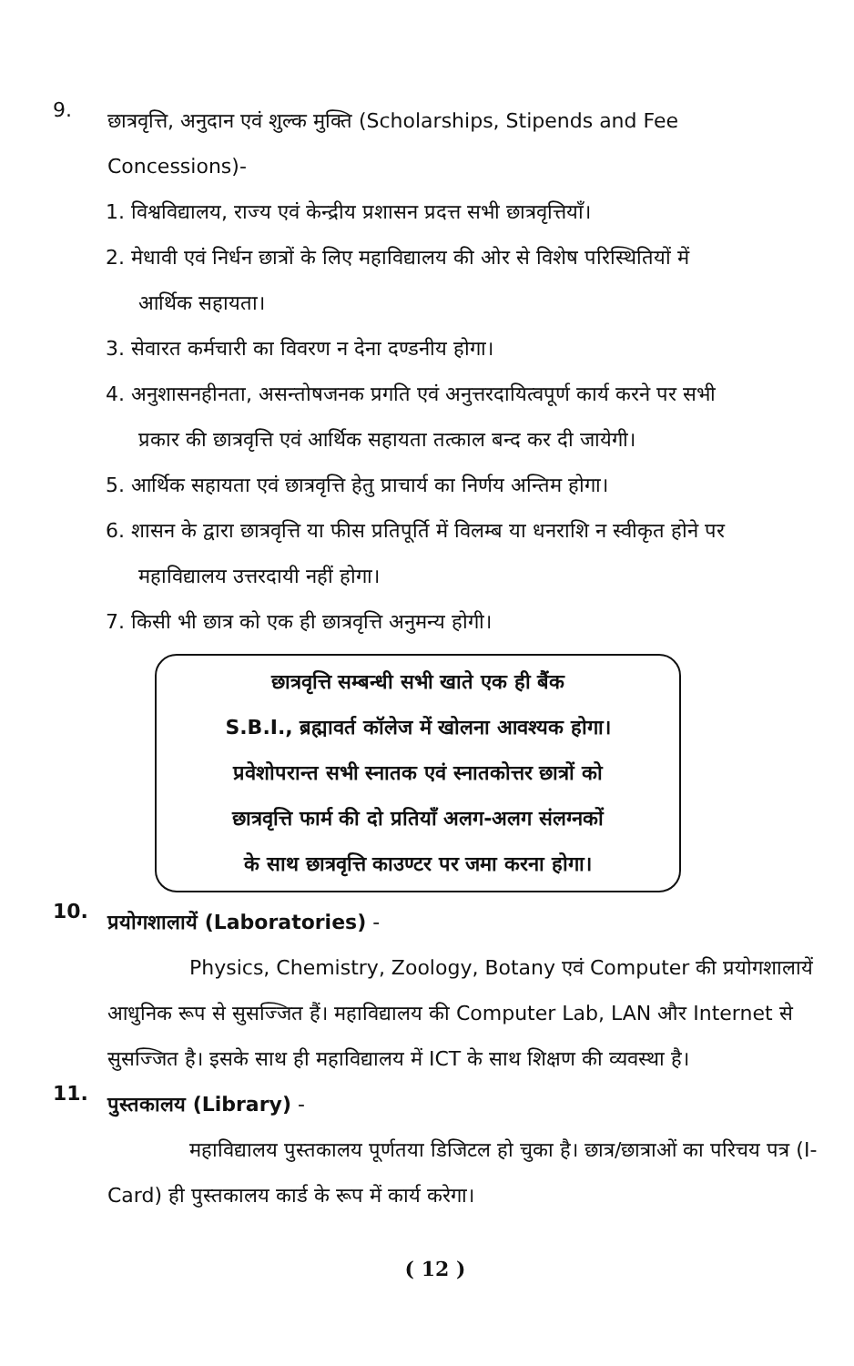9.
छात्रवृत्ति, अनुदान एवं शुल्क मुक्ति (Scholarships, Stipends and Fee Concessions)-
1. विश्वविद्यालय, राज्य एवं केन्द्रीय प्रशासन प्रदत्त सभी छात्रवृत्तियाँ।
2. मेधावी एवं निर्धन छात्रों के लिए महाविद्यालय की ओर से विशेष परिस्थितियों में
आर्थिक सहायता।
3. सेवारत कर्मचारी का विवरण न देना दण्डनीय होगा।
4. अनुशासनहीनता, असन्तोषजनक प्रगति एवं अनुत्तरदायित्वपूर्ण कार्य करने पर सभी
प्रकार की छात्रवृत्ति एवं आर्थिक सहायता तत्काल बन्द कर दी जायेगी।
5. आर्थिक सहायता एवं छात्रवृत्ति हेतु प्राचार्य का निर्णय अन्तिम होगा।
6. शासन के द्वारा छात्रवृत्ति या फीस प्रतिपूर्ति में विलम्ब या धनराशि न स्वीकृत होने पर
महाविद्यालय उत्तरदायी नहीं होगा।
7. किसी भी छात्र को एक ही छात्रवृत्ति अनुमन्य होगी।
छात्रवृत्ति सम्बन्धी सभी खाते एक ही बैंक
S.B.I., ब्रह्मावर्त कॉलेज में खोलना आवश्यक होगा।
प्रवेशोपरान्त सभी स्नातक एवं स्नातकोत्तर छात्रों को
छात्रवृत्ति फार्म की दो प्रतियाँ अलग-अलग संलग्नकों
के साथ छात्रवृत्ति काउण्टर पर जमा करना होगा।
10.
प्रयोगशालायें (Laboratories) -
Physics, Chemistry, Zoology, Botany एवं Computer की प्रयोगशालायें आधुनिक रूप से सुसज्जित हैं। महाविद्यालय की Computer Lab, LAN और Internet से सुसज्जित है। इसके साथ ही महाविद्यालय में ICT के साथ शिक्षण की व्यवस्था है।
11.
पुस्तकालय (Library) -
महाविद्यालय पुस्तकालय पूर्णतया डिजिटल हो चुका है। छात्र/छात्राओं का परिचय पत्र (I-Card) ही पुस्तकालय कार्ड के रूप में कार्य करेगा।
( 12 )